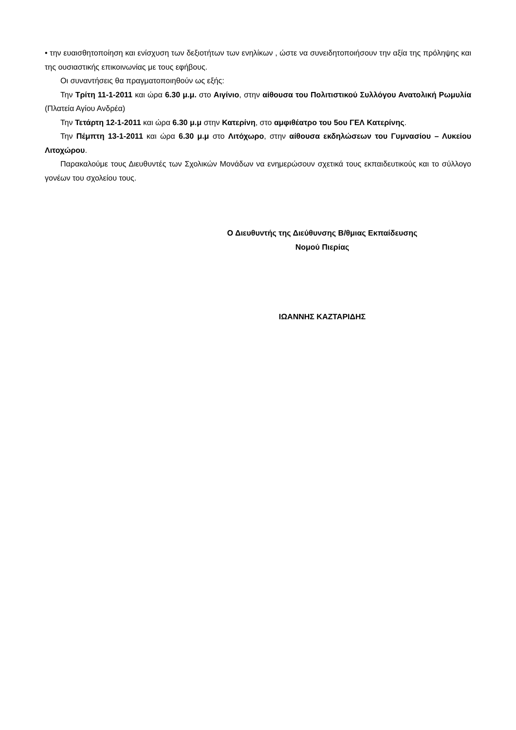• την ευαισθητοποίηση και ενίσχυση των δεξιοτήτων των ενηλίκων , ώστε να συνειδητοποιήσουν την αξία της πρόληψης και της ουσιαστικής επικοινωνίας με τους εφήβους.
Οι συναντήσεις θα πραγματοποιηθούν ως εξής:
Την Τρίτη 11-1-2011 και ώρα 6.30 μ.μ. στο Αιγίνιο, στην αίθουσα του Πολιτιστικού Συλλόγου Ανατολική Ρωμυλία (Πλατεία Αγίου Ανδρέα)
Την Τετάρτη 12-1-2011 και ώρα 6.30 μ.μ στην Κατερίνη, στο αμφιθέατρο του 5ου ΓΕΛ Κατερίνης.
Την Πέμπτη 13-1-2011 και ώρα 6.30 μ.μ στο Λιτόχωρο, στην αίθουσα εκδηλώσεων του Γυμνασίου – Λυκείου Λιτοχώρου.
Παρακαλούμε τους Διευθυντές των Σχολικών Μονάδων να ενημερώσουν σχετικά τους εκπαιδευτικούς και το σύλλογο γονέων του σχολείου τους.
Ο Διευθυντής της Διεύθυνσης Β/θμιας Εκπαίδευσης
Νομού Πιερίας
ΙΩΑΝΝΗΣ ΚΑΖΤΑΡΙΔΗΣ